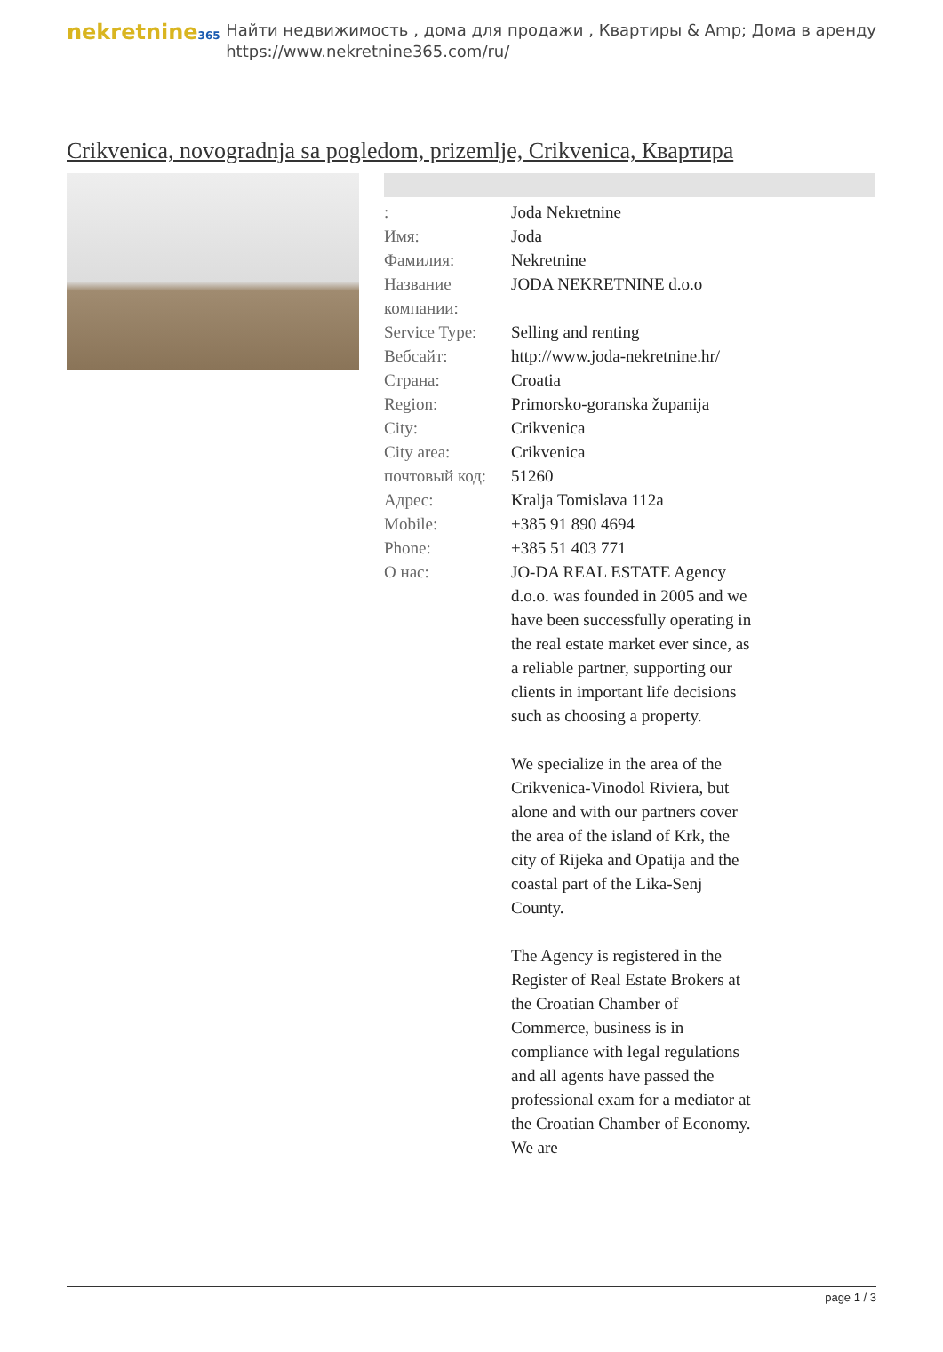nekretnine365
Найти недвижимость , дома для продажи , Квартиры & Amp; Дома в аренду
https://www.nekretnine365.com/ru/
Crikvenica, novogradnja sa pogledom, prizemlje, Crikvenica, Квартира
| : | Joda Nekretnine |
| Имя: | Joda |
| Фамилия: | Nekretnine |
| Название компании: | JODA NEKRETNINE d.o.o |
| Service Type: | Selling and renting |
| Вебсайт: | http://www.joda-nekretnine.hr/ |
| Страна: | Croatia |
| Region: | Primorsko-goranska županija |
| City: | Crikvenica |
| City area: | Crikvenica |
| почтовый код: | 51260 |
| Адрес: | Kralja Tomislava 112a |
| Mobile: | +385 91 890 4694 |
| Phone: | +385 51 403 771 |
| О нас: | JO-DA REAL ESTATE Agency d.o.o. was founded in 2005 and we have been successfully operating in the real estate market ever since, as a reliable partner, supporting our clients in important life decisions such as choosing a property. We specialize in the area of the Crikvenica-Vinodol Riviera, but alone and with our partners cover the area of the island of Krk, the city of Rijeka and Opatija and the coastal part of the Lika-Senj County. The Agency is registered in the Register of Real Estate Brokers at the Croatian Chamber of Commerce, business is in compliance with legal regulations and all agents have passed the professional exam for a mediator at the Croatian Chamber of Economy. We are |
page 1 / 3